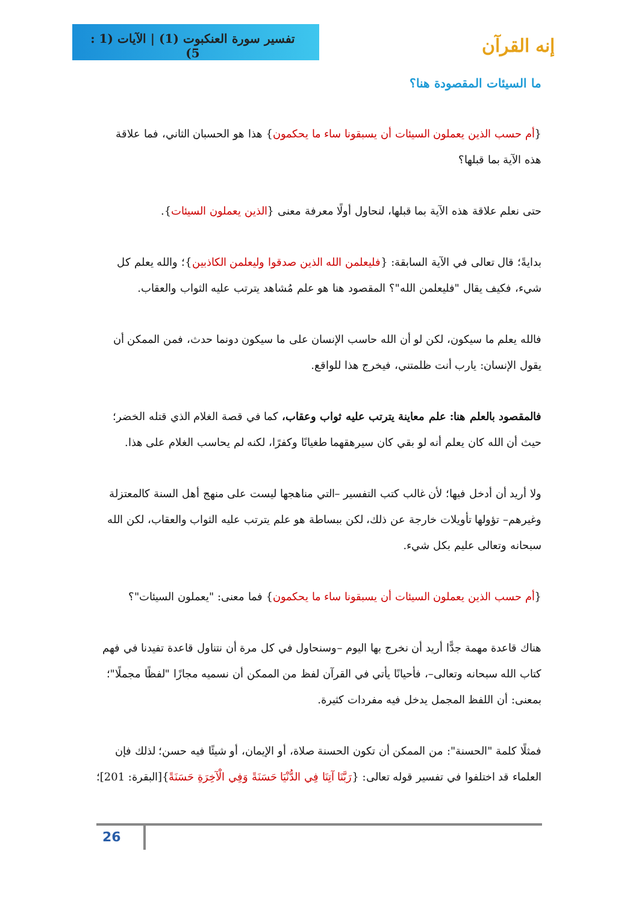تفسير سورة العنكبوت (1) | الآيات (1 : 5)
إنه القرآن
ما السيئات المقصودة هنا؟
{أم حسب الذين يعملون السيئات أن يسبقونا ساء ما يحكمون} هذا هو الحسبان الثاني، فما علاقة هذه الآية بما قبلها؟
حتى نعلم علاقة هذه الآية بما قبلها، لنحاول أولًا معرفة معنى {الذين يعملون السيئات}.
بدايةً؛ قال تعالى في الآية السابقة: {فليعلمن الله الذين صدقوا وليعلمن الكاذبين}؛ والله يعلم كل شيء، فكيف يقال "فليعلمن الله"؟ المقصود هنا هو علم مُشاهد يترتب عليه الثواب والعقاب.
فالله يعلم ما سيكون، لكن لو أن الله حاسب الإنسان على ما سيكون دونما حدث، فمن الممكن أن يقول الإنسان: يارب أنت ظلمتني، فيخرج هذا للواقع.
فالمقصود بالعلم هنا: علم معاينة يترتب عليه ثواب وعقاب، كما في قصة الغلام الذي قتله الخضر؛ حيث أن الله كان يعلم أنه لو بقي كان سيرهقهما طغيانًا وكفرًا، لكنه لم يحاسب الغلام على هذا.
ولا أريد أن أدخل فيها؛ لأن غالب كتب التفسير –التي مناهجها ليست على منهج أهل السنة كالمعتزلة وغيرهم– تؤولها تأويلات خارجة عن ذلك، لكن ببساطة هو علم يترتب عليه الثواب والعقاب، لكن الله سبحانه وتعالى عليم بكل شيء.
{أم حسب الذين يعملون السيئات أن يسبقونا ساء ما يحكمون} فما معنى: "يعملون السيئات"؟
هناك قاعدة مهمة جدًّا أريد أن نخرج بها اليوم –وسنحاول في كل مرة أن نتناول قاعدة تفيدنا في فهم كتاب الله سبحانه وتعالى–، فأحيانًا يأتي في القرآن لفظ من الممكن أن نسميه مجازًا "لفظًا مجملًا"؛ بمعنى: أن اللفظ المجمل يدخل فيه مفردات كثيرة.
فمثلًا كلمة "الحسنة": من الممكن أن تكون الحسنة صلاة، أو الإيمان، أو شيئًا فيه حسن؛ لذلك فإن العلماء قد اختلفوا في تفسير قوله تعالى: {رَبَّنَا آتِنَا فِي الدُّنْيَا حَسَنَةً وَفِي الْآخِرَةِ حَسَنَةً}[البقرة: 201]؛
26